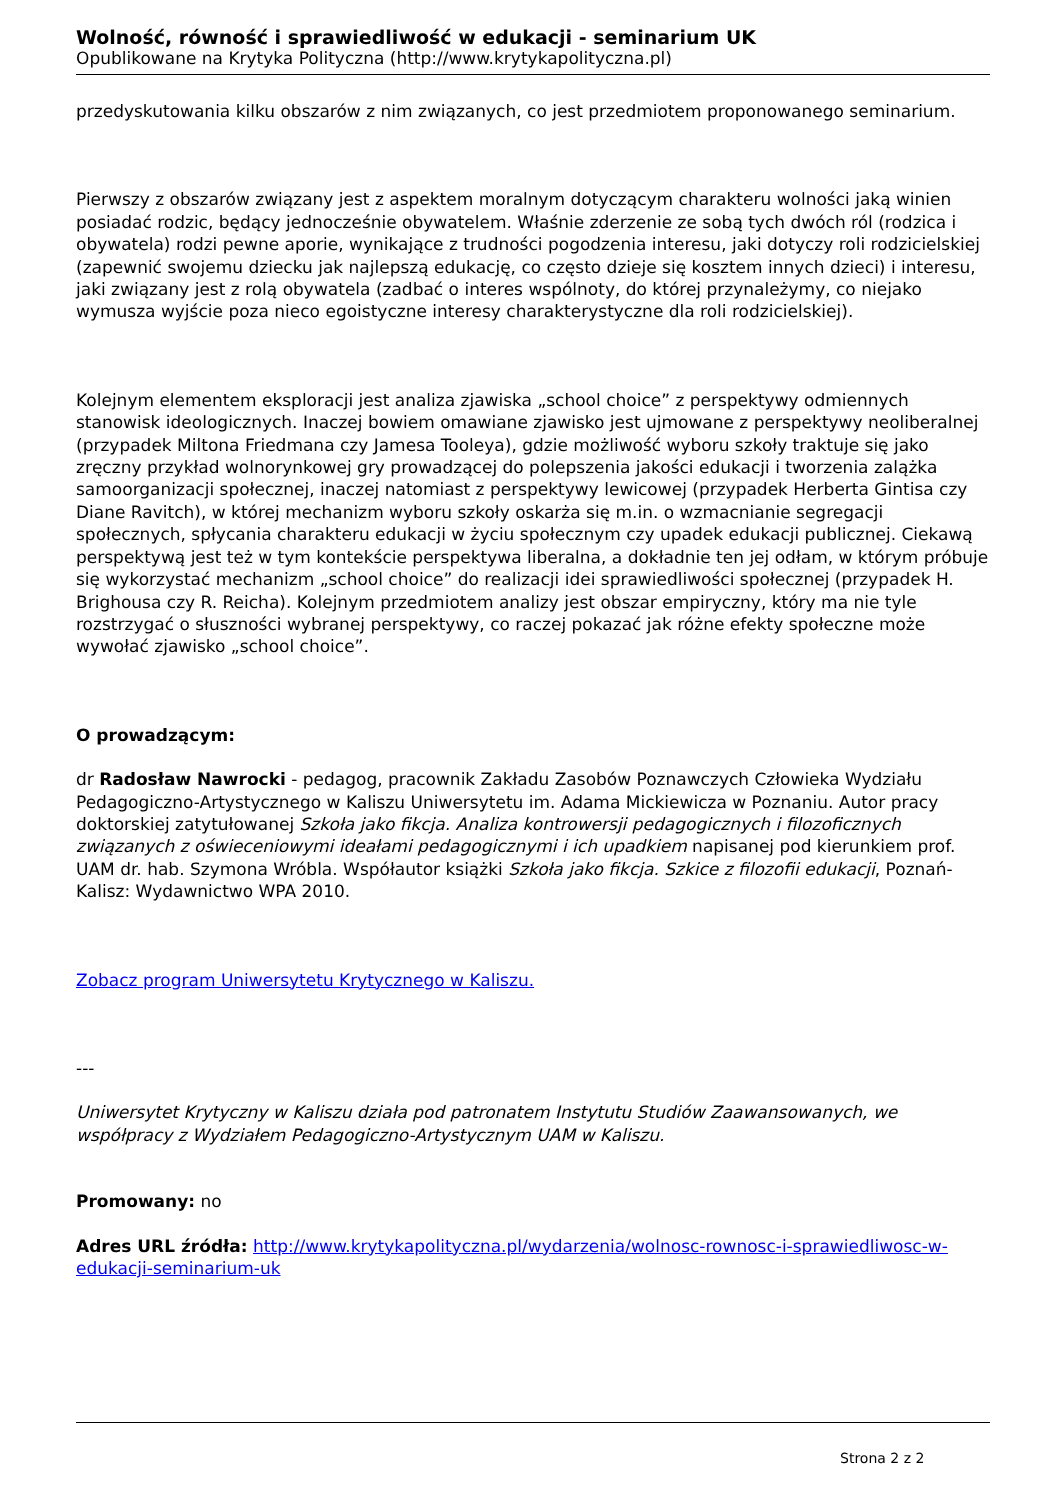Wolność, równość i sprawiedliwość w edukacji - seminarium UK
Opublikowane na Krytyka Polityczna (http://www.krytykapolityczna.pl)
przedyskutowania kilku obszarów z nim związanych, co jest przedmiotem proponowanego seminarium.
Pierwszy z obszarów związany jest z aspektem moralnym dotyczącym charakteru wolności jaką winien posiadać rodzic, będący jednocześnie obywatelem. Właśnie zderzenie ze sobą tych dwóch ról (rodzica i obywatela) rodzi pewne aporie, wynikające z trudności pogodzenia interesu, jaki dotyczy roli rodzicielskiej (zapewnić swojemu dziecku jak najlepszą edukację, co często dzieje się kosztem innych dzieci) i interesu, jaki związany jest z rolą obywatela (zadbać o interes wspólnoty, do której przynależymy, co niejako wymusza wyjście poza nieco egoistyczne interesy charakterystyczne dla roli rodzicielskiej).
Kolejnym elementem eksploracji jest analiza zjawiska „school choice” z perspektywy odmiennych stanowisk ideologicznych. Inaczej bowiem omawiane zjawisko jest ujmowane z perspektywy neoliberalnej (przypadek Miltona Friedmana czy Jamesa Tooleya), gdzie możliwość wyboru szkoły traktuje się jako zręczny przykład wolnorynkowej gry prowadzącej do polepszenia jakości edukacji i tworzenia zalążka samoorganizacji społecznej, inaczej natomiast z perspektywy lewicowej (przypadek Herberta Gintisa czy Diane Ravitch), w której mechanizm wyboru szkoły oskarża się m.in. o wzmacnianie segregacji społecznych, spłycania charakteru edukacji w życiu społecznym czy upadek edukacji publicznej. Ciekawą perspektywą jest też w tym kontekście perspektywa liberalna, a dokładnie ten jej odłam, w którym próbuje się wykorzystać mechanizm „school choice” do realizacji idei sprawiedliwości społecznej (przypadek H. Brighousa czy R. Reicha). Kolejnym przedmiotem analizy jest obszar empiryczny, który ma nie tyle rozstrzygać o słuszności wybranej perspektywy, co raczej pokazać jak różne efekty społeczne może wywołać zjawisko „school choice”.
O prowadzącym:
dr Radosław Nawrocki - pedagog, pracownik Zakładu Zasobów Poznawczych Człowieka Wydziału Pedagogiczno-Artystycznego w Kaliszu Uniwersytetu im. Adama Mickiewicza w Poznaniu. Autor pracy doktorskiej zatytułowanej Szkoła jako fikcja. Analiza kontrowersji pedagogicznych i filozoficznych związanych z oświeceniowymi ideałami pedagogicznymi i ich upadkiem napisanej pod kierunkiem prof. UAM dr. hab. Szymona Wróbla. Współautor książki Szkoła jako fikcja. Szkice z filozofii edukacji, Poznań-Kalisz: Wydawnictwo WPA 2010.
Zobacz program Uniwersytetu Krytycznego w Kaliszu.
---
Uniwersytet Krytyczny w Kaliszu działa pod patronatem Instytutu Studiów Zaawansowanych, we współpracy z Wydziałem Pedagogiczno-Artystycznym UAM w Kaliszu.
Promowany: no
Adres URL źródła: http://www.krytykapolityczna.pl/wydarzenia/wolnosc-rownosc-i-sprawiedliwosc-w-edukacji-seminarium-uk
Strona 2 z 2